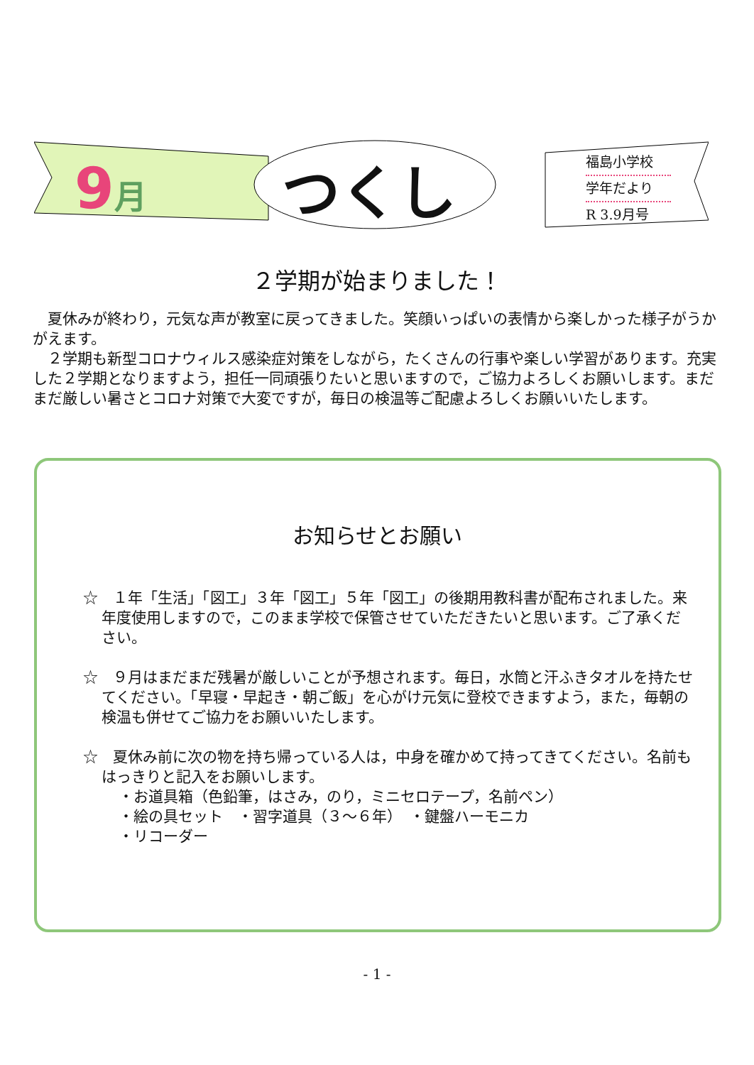9月
つくし
福島小学校
学年だより
R 3.9月号
２学期が始まりました！
　夏休みが終わり，元気な声が教室に戻ってきました。笑顔いっぱいの表情から楽しかった様子がうかがえます。
　２学期も新型コロナウィルス感染症対策をしながら，たくさんの行事や楽しい学習があります。充実した２学期となりますよう，担任一同頑張りたいと思いますので，ご協力よろしくお願いします。まだまだ厳しい暑さとコロナ対策で大変ですが，毎日の検温等ご配慮よろしくお願いいたします。
お知らせとお願い
☆　１年「生活」「図工」３年「図工」５年「図工」の後期用教科書が配布されました。来年度使用しますので，このまま学校で保管させていただきたいと思います。ご了承ください。
☆　９月はまだまだ残暑が厳しいことが予想されます。毎日，水筒と汗ふきタオルを持たせてください。「早寝・早起き・朝ご飯」を心がけ元気に登校できますよう，また，毎朝の検温も併せてご協力をお願いいたします。
☆　夏休み前に次の物を持ち帰っている人は，中身を確かめて持ってきてください。名前もはっきりと記入をお願いします。
・お道具箱（色鉛筆，はさみ，のり，ミニセロテープ，名前ペン）
・絵の具セット　・習字道具（３～６年）　・鍵盤ハーモニカ
・リコーダー
- 1 -